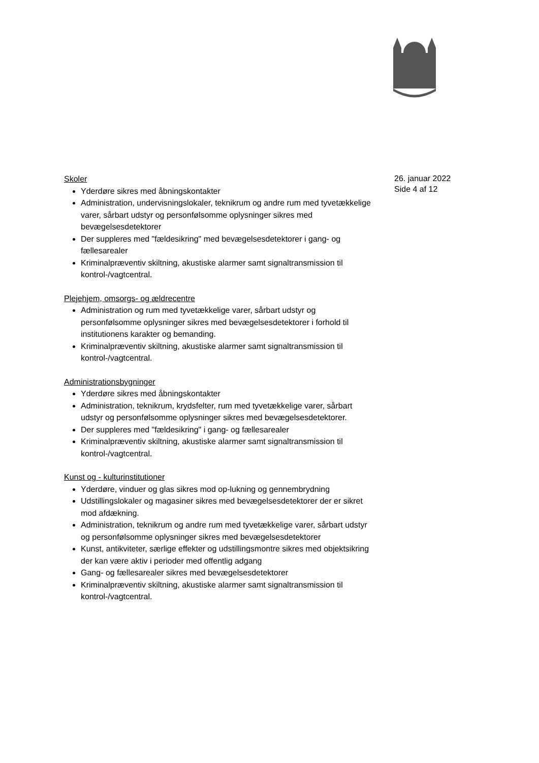Skoler
Yderdøre sikres med åbningskontakter
Administration, undervisningslokaler, teknikrum og andre rum med tyvetækkelige varer, sårbart udstyr og personfølsomme oplysninger sikres med bevægelsesdetektorer
Der suppleres med "fældesikring" med bevægelsesdetektorer i gang- og fællesarealer
Kriminalpræventiv skiltning, akustiske alarmer samt signaltransmission til kontrol-/vagtcentral.
Plejehjem, omsorgs- og ældrecentre
Administration og rum med tyvetækkelige varer, sårbart udstyr og personfølsomme oplysninger sikres med bevægelsesdetektorer i forhold til institutionens karakter og bemanding.
Kriminalpræventiv skiltning, akustiske alarmer samt signaltransmission til kontrol-/vagtcentral.
Administrationsbygninger
Yderdøre sikres med åbningskontakter
Administration, teknikrum, krydsfelter, rum med tyvetækkelige varer, sårbart udstyr og personfølsomme oplysninger sikres med bevægelsesdetektorer.
Der suppleres med "fældesikring" i gang- og fællesarealer
Kriminalpræventiv skiltning, akustiske alarmer samt signaltransmission til kontrol-/vagtcentral.
Kunst og - kulturinstitutioner
Yderdøre, vinduer og glas sikres mod op-lukning og gennembrydning
Udstillingslokaler og magasiner sikres med bevægelsesdetektorer der er sikret mod afdækning.
Administration, teknikrum og andre rum med tyvetækkelige varer, sårbart udstyr og personfølsomme oplysninger sikres med bevægelsesdetektorer
Kunst, antikviteter, særlige effekter og udstillingsmontre sikres med objektsikring der kan være aktiv i perioder med offentlig adgang
Gang- og fællesarealer sikres med bevægelsesdetektorer
Kriminalpræventiv skiltning, akustiske alarmer samt signaltransmission til kontrol-/vagtcentral.
26. januar 2022
Side 4 af 12